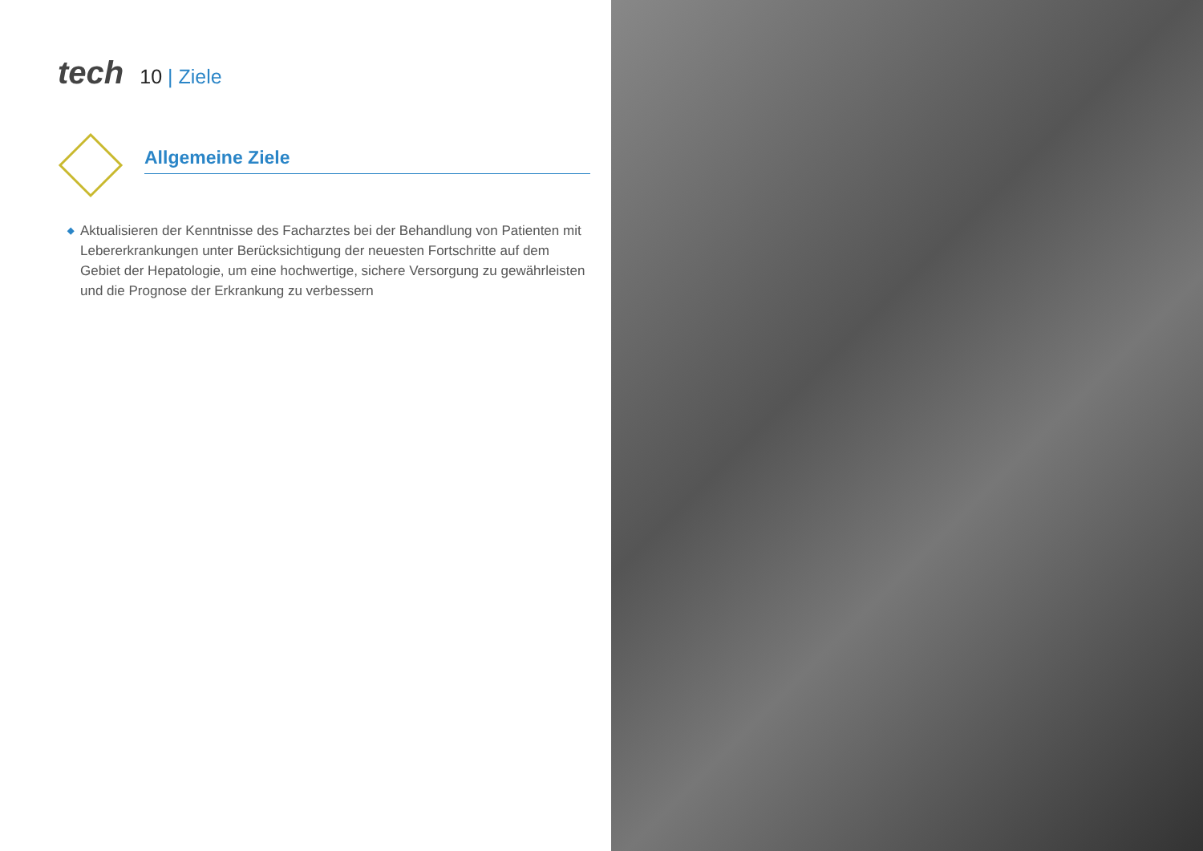tech
10 | Ziele
Allgemeine Ziele
◆ Aktualisieren der Kenntnisse des Facharztes bei der Behandlung von Patienten mit Lebererkrankungen unter Berücksichtigung der neuesten Fortschritte auf dem Gebiet der Hepatologie, um eine hochwertige, sichere Versorgung zu gewährleisten und die Prognose der Erkrankung zu verbessern